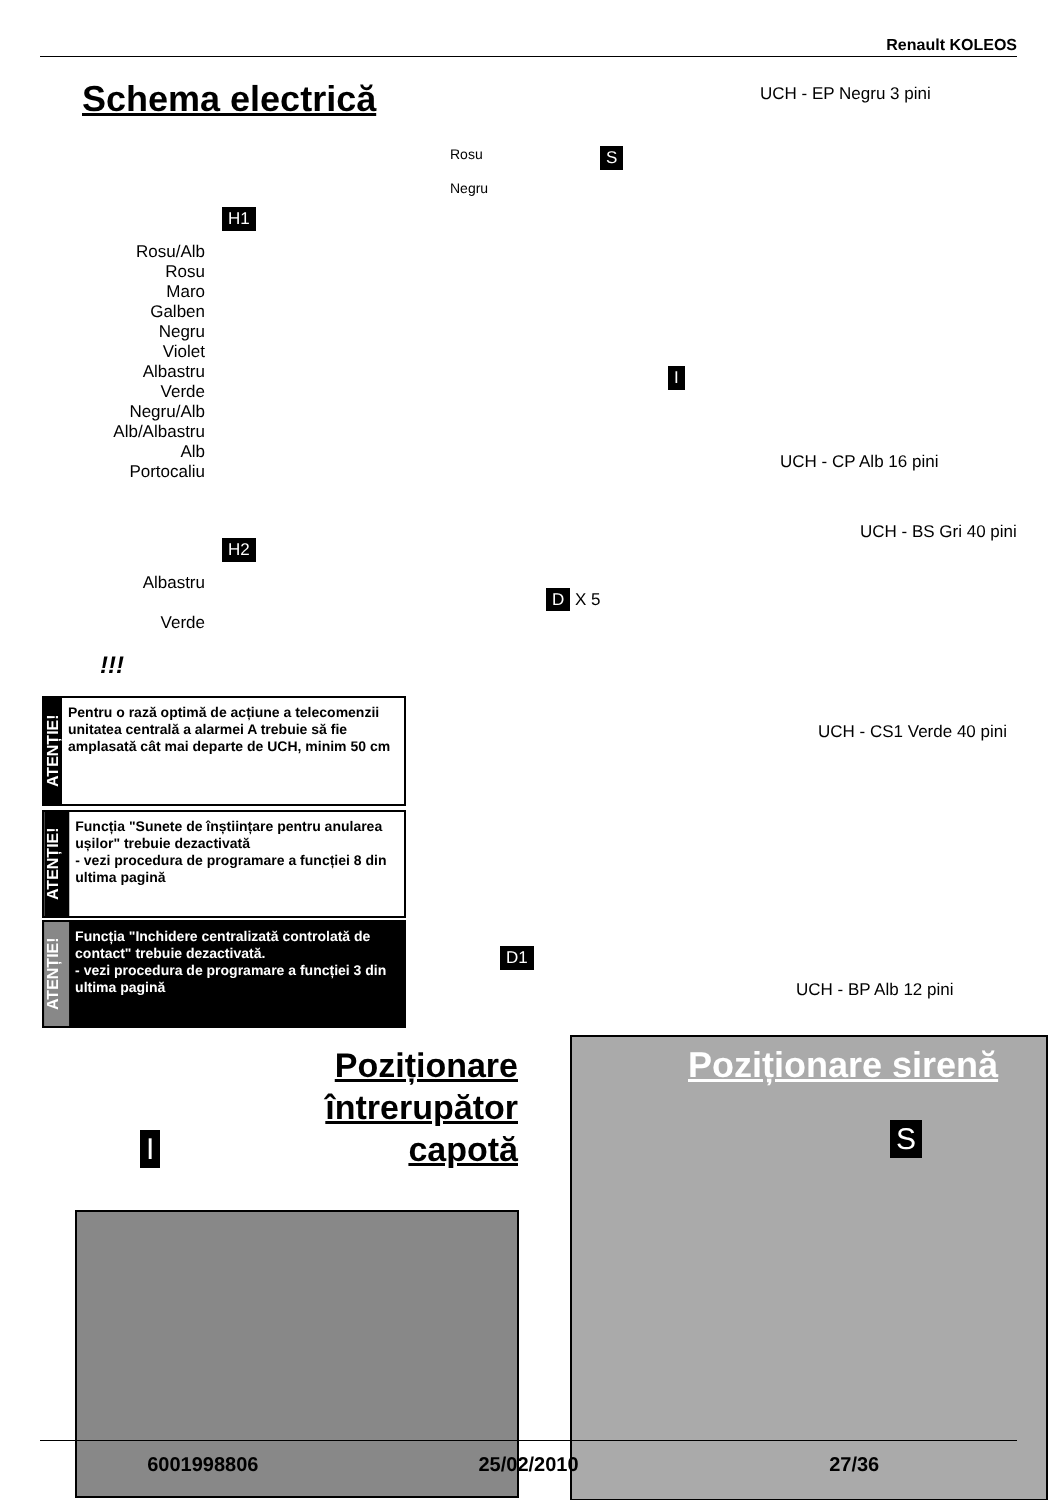Renault KOLEOS
Schema electrică UCH - EP Negru 3 pini
S
Rosu
Negru
H1
Rosu/Alb
Rosu
Maro
Galben
Negru
Violet
Albastru
Verde
Negru/Alb
Alb/Albastru
Alb
Portocaliu
I
UCH - CP Alb 16 pini
UCH - BS Gri 40 pini
H2
Albastru
Verde
D X 5
!!!
ATENȚIE!
Pentru o rază optimă de acțiune a telecomenzii unitatea centrală a alarmei A trebuie să fie amplasată cât mai departe de UCH, minim 50 cm
UCH - CS1 Verde 40 pini
ATENȚIE!
Funcția "Sunete de înștiințare pentru anularea ușilor" trebuie dezactivată
- vezi procedura de programare a funcției 8 din ultima pagină
ATENȚIE!
Funcția "Inchidere centralizată controlată de contact" trebuie dezactivată.
- vezi procedura de programare a funcției 3 din ultima pagină
D1
UCH - BP Alb 12 pini
Poziționare întrerupător capotă
Poziționare sirenă
S
I
6001998806 25/02/2010 27/36